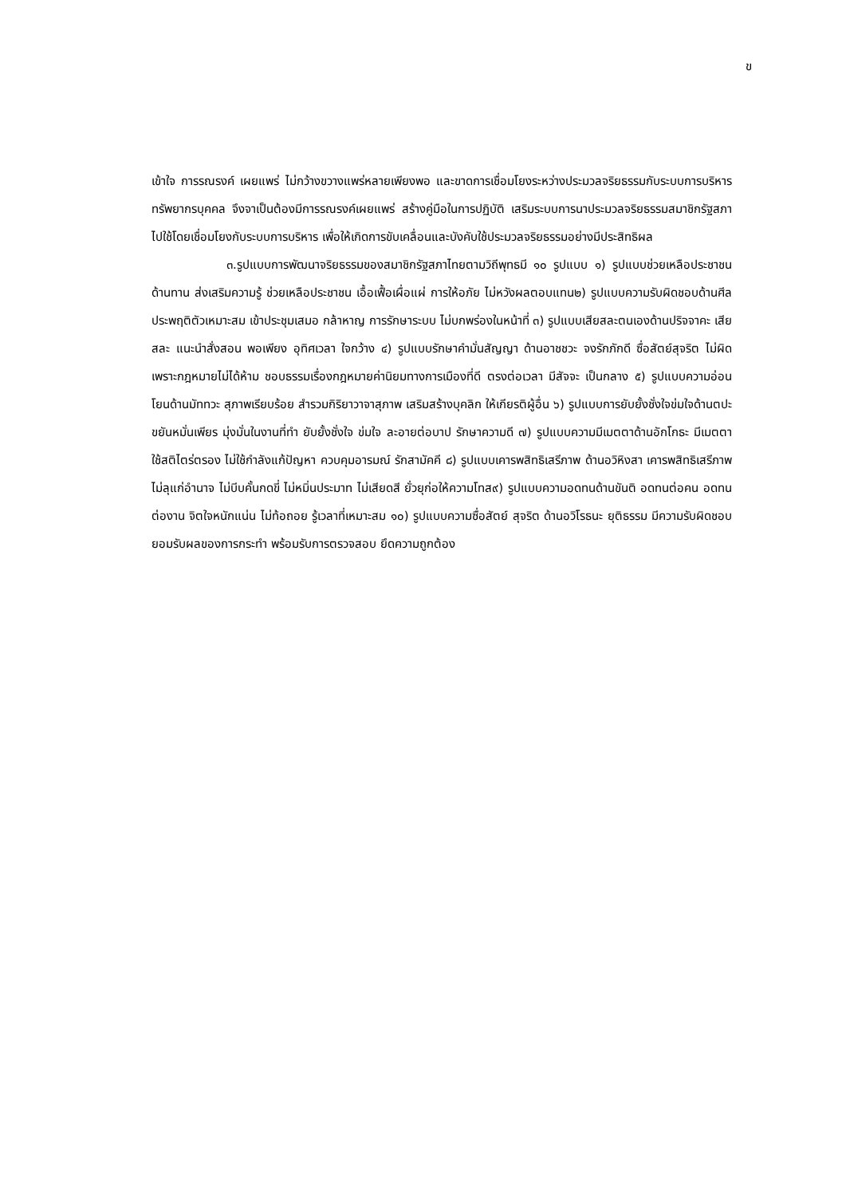ข
เข้าใจ การรณรงค์ เผยแพร่ ไม่กว้างขวางแพร่หลายเพียงพอ และขาดการเชื่อมโยงระหว่างประมวลจริยธรรมกับระบบการบริหารทรัพยากรบุคคล จึงจาเป็นต้องมีการรณรงค์เผยแพร่ สร้างคู่มือในการปฏิบัติ เสริมระบบการนาประมวลจริยธรรมสมาชิกรัฐสภาไปใช้โดยเชื่อมโยงกับระบบการบริหาร เพื่อให้เกิดการขับเคลื่อนและบังคับใช้ประมวลจริยธรรมอย่างมีประสิทธิผล
๓.รูปแบบการพัฒนาจริยธรรมของสมาชิกรัฐสภาไทยตามวิถีพุทธมี ๑๐ รูปแบบ ๑) รูปแบบช่วยเหลือประชาชนด้านทาน ส่งเสริมความรู้ ช่วยเหลือประชาชน เอื้อเฟื้อเผื่อแผ่ การให้อภัย ไม่หวังผลตอบแทน๒) รูปแบบความรับผิดชอบด้านศีล ประพฤติตัวเหมาะสม เข้าประชุมเสมอ กล้าหาญ การรักษาระบบ ไม่บกพร่องในหน้าที่ ๓) รูปแบบเสียสละตนเองด้านปริจจาคะ เสียสละ แนะนำสั่งสอน พอเพียง อุทิศเวลา ใจกว้าง ๔) รูปแบบรักษาคำมั่นสัญญา ด้านอาชชวะ จงรักภักดี ซื่อสัตย์สุจริต ไม่ผิดเพราะกฎหมายไม่ได้ห้าม ชอบธรรมเรื่องกฎหมายค่านิยมทางการเมืองที่ดี ตรงต่อเวลา มีสัจจะ เป็นกลาง ๕) รูปแบบความอ่อนโยนด้านมัททวะ สุภาพเรียบร้อย สำรวมกิริยาวาจาสุภาพ เสริมสร้างบุคลิก ให้เกียรติผู้อื่น ๖) รูปแบบการยับยั้งชั่งใจข่มใจด้านตปะ ขยันหมั่นเพียร มุ่งมั่นในงานที่ทำ ยับยั้งชั่งใจ ข่มใจ ละอายต่อบาป รักษาความดี ๗) รูปแบบความมีเมตตาด้านอักโกธะ มีเมตตา ใช้สติไตร่ตรอง ไม่ใช้กำลังแก้ปัญหา ควบคุมอารมณ์ รักสามัคคี ๘) รูปแบบเคารพสิทธิเสรีภาพ ด้านอวิหิงสา เคารพสิทธิเสรีภาพ ไม่ลุแก่อำนาจ ไม่บีบคั้นกดขี่ ไม่หมิ่นประมาท ไม่เสียดสี ยั่วยุก่อให้ความโทส๙) รูปแบบความอดทนด้านขันติ อดทนต่อคน อดทนต่องาน จิตใจหนักแน่น ไม่ท้อถอย รู้เวลาที่เหมาะสม ๑๐) รูปแบบความซื่อสัตย์ สุจริต ด้านอวิโรธนะ ยุติธรรม มีความรับผิดชอบ ยอมรับผลของการกระทำ พร้อมรับการตรวจสอบ ยึดความถูกต้อง